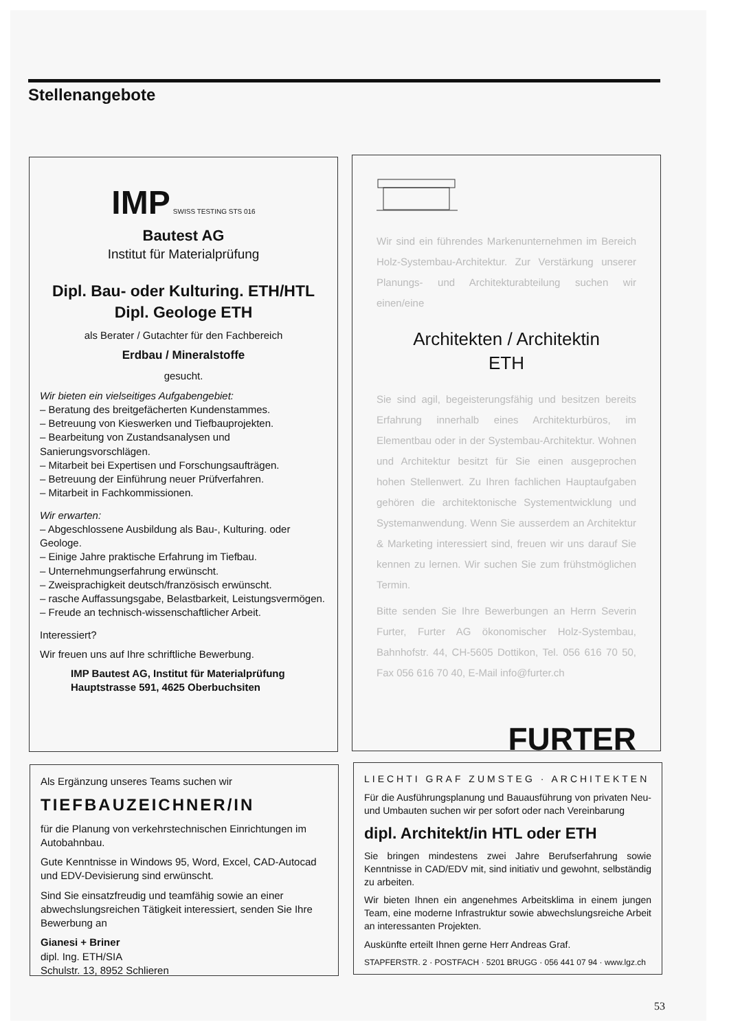Stellenangebote
IMP SWISS TESTING STS 016
Bautest AG
Institut für Materialprüfung
Dipl. Bau- oder Kulturing. ETH/HTL
Dipl. Geologe ETH
als Berater / Gutachter für den Fachbereich
Erdbau / Mineralstoffe
gesucht.
Wir bieten ein vielseitiges Aufgabengebiet:
– Beratung des breitgefächerten Kundenstammes.
– Betreuung von Kieswerken und Tiefbauprojekten.
– Bearbeitung von Zustandsanalysen und Sanierungsvorschlägen.
– Mitarbeit bei Expertisen und Forschungsaufträgen.
– Betreuung der Einführung neuer Prüfverfahren.
– Mitarbeit in Fachkommissionen.
Wir erwarten:
– Abgeschlossene Ausbildung als Bau-, Kulturing. oder Geologe.
– Einige Jahre praktische Erfahrung im Tiefbau.
– Unternehmungserfahrung erwünscht.
– Zweisprachigkeit deutsch/französisch erwünscht.
– rasche Auffassungsgabe, Belastbarkeit, Leistungsvermögen.
– Freude an technisch-wissenschaftlicher Arbeit.
Interessiert?
Wir freuen uns auf Ihre schriftliche Bewerbung.
IMP Bautest AG, Institut für Materialprüfung
Hauptstrasse 591, 4625 Oberbuchsiten
Wir sind ein führendes Markenunternehmen im Bereich Holz-Systembau-Architektur. Zur Verstärkung unserer Planungs- und Architekturabteilung suchen wir einen/eine
Architekten / Architektin
ETH
Sie sind agil, begeisterungsfähig und besitzen bereits Erfahrung innerhalb eines Architekturbüros, im Elementbau oder in der Systembau-Architektur. Wohnen und Architektur besitzt für Sie einen ausgeprochen hohen Stellenwert. Zu Ihren fachlichen Hauptaufgaben gehören die architektonische Systementwicklung und Systemanwendung. Wenn Sie ausserdem an Architektur & Marketing interessiert sind, freuen wir uns darauf Sie kennen zu lernen. Wir suchen Sie zum frühstmöglichen Termin.
Bitte senden Sie Ihre Bewerbungen an Herrn Severin Furter, Furter AG ökonomischer Holz-Systembau, Bahnhofstr. 44, CH-5605 Dottikon, Tel. 056 616 70 50, Fax 056 616 70 40, E-Mail info@furter.ch
FURTER
Als Ergänzung unseres Teams suchen wir
TIEFBAUZEICHNER/IN
für die Planung von verkehrstechnischen Einrichtungen im Autobahnbau.
Gute Kenntnisse in Windows 95, Word, Excel, CAD-Autocad und EDV-Devisierung sind erwünscht.
Sind Sie einsatzfreudig und teamfähig sowie an einer abwechslungsreichen Tätigkeit interessiert, senden Sie Ihre Bewerbung an
Gianesi + Briner
dipl. Ing. ETH/SIA
Schulstr. 13, 8952 Schlieren
LIECHTI GRAF ZUMSTEG · ARCHITEKTEN
Für die Ausführungsplanung und Bauausführung von privaten Neu- und Umbauten suchen wir per sofort oder nach Vereinbarung
dipl. Architekt/in HTL oder ETH
Sie bringen mindestens zwei Jahre Berufserfahrung sowie Kenntnisse in CAD/EDV mit, sind initiativ und gewohnt, selbständig zu arbeiten.
Wir bieten Ihnen ein angenehmes Arbeitsklima in einem jungen Team, eine moderne Infrastruktur sowie abwechslungsreiche Arbeit an interessanten Projekten.
Auskünfte erteilt Ihnen gerne Herr Andreas Graf.
STAPFERSTR. 2 · POSTFACH · 5201 BRUGG · 056 441 07 94 · www.lgz.ch
53